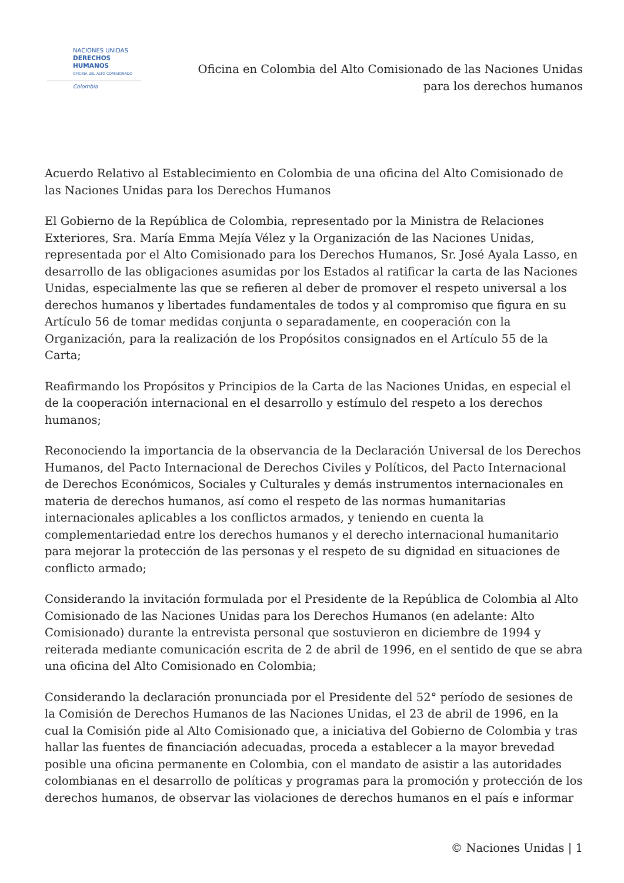NACIONES UNIDAS
DERECHOS HUMANOS
OFICINA DEL ALTO COMISIONADO
Colombia
Oficina en Colombia del Alto Comisionado de las Naciones Unidas
para los derechos humanos
Acuerdo Relativo al Establecimiento en Colombia de una oficina del Alto Comisionado de las Naciones Unidas para los Derechos Humanos
El Gobierno de la República de Colombia, representado por la Ministra de Relaciones Exteriores, Sra. María Emma Mejía Vélez y la Organización de las Naciones Unidas, representada por el Alto Comisionado para los Derechos Humanos, Sr. José Ayala Lasso, en desarrollo de las obligaciones asumidas por los Estados al ratificar la carta de las Naciones Unidas, especialmente las que se refieren al deber de promover el respeto universal a los derechos humanos y libertades fundamentales de todos y al compromiso que figura en su Artículo 56 de tomar medidas conjunta o separadamente, en cooperación con la Organización, para la realización de los Propósitos consignados en el Artículo 55 de la Carta;
Reafirmando los Propósitos y Principios de la Carta de las Naciones Unidas, en especial el de la cooperación internacional en el desarrollo y estímulo del respeto a los derechos humanos;
Reconociendo la importancia de la observancia de la Declaración Universal de los Derechos Humanos, del Pacto Internacional de Derechos Civiles y Políticos, del Pacto Internacional de Derechos Económicos, Sociales y Culturales y demás instrumentos internacionales en materia de derechos humanos, así como el respeto de las normas humanitarias internacionales aplicables a los conflictos armados, y teniendo en cuenta la complementariedad entre los derechos humanos y el derecho internacional humanitario para mejorar la protección de las personas y el respeto de su dignidad en situaciones de conflicto armado;
Considerando la invitación formulada por el Presidente de la República de Colombia al Alto Comisionado de las Naciones Unidas para los Derechos Humanos (en adelante: Alto Comisionado) durante la entrevista personal que sostuvieron en diciembre de 1994 y reiterada mediante comunicación escrita de 2 de abril de 1996, en el sentido de que se abra una oficina del Alto Comisionado en Colombia;
Considerando la declaración pronunciada por el Presidente del 52° período de sesiones de la Comisión de Derechos Humanos de las Naciones Unidas, el 23 de abril de 1996, en la cual la Comisión pide al Alto Comisionado que, a iniciativa del Gobierno de Colombia y tras hallar las fuentes de financiación adecuadas, proceda a establecer a la mayor brevedad posible una oficina permanente en Colombia, con el mandato de asistir a las autoridades colombianas en el desarrollo de políticas y programas para la promoción y protección de los derechos humanos, de observar las violaciones de derechos humanos en el país e informar
© Naciones Unidas | 1